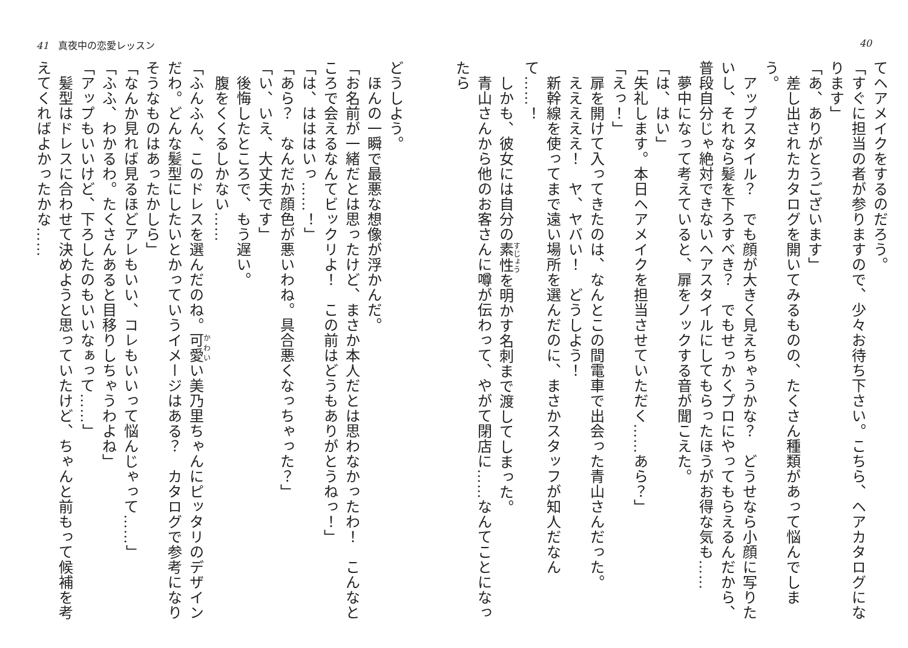41　真夜中の恋愛レッスン 40
てヘアメイクをするのだろう。
「すぐに担当の者が参りますので、少々お待ち下さい。こちら、ヘアカタログになります」
「あ、ありがとうございます」
　差し出されたカタログを開いてみるものの、たくさん種類があって悩んでしまう。
　アップスタイル？　でも顔が大きく見えちゃうかな？　どうせなら小顔に写りたいし、それなら髪を下ろすべき？　でもせっかくプロにやってもらえるんだから、普段自分じゃ絶対できないヘアスタイルにしてもらったほうがお得な気も……
　夢中になって考えていると、扉をノックする音が聞こえた。
「は、はい」
「失礼します。本日ヘアメイクを担当させていただく……あら？」
「えっ！」
　扉を開けて入ってきたのは、なんとこの間電車で出会った青山さんだった。
　えええええ！　ヤ、ヤバい！　どうしよう！
　新幹線を使ってまで遠い場所を選んだのに、まさかスタッフが知人だなんて……！
　しかも、彼女には自分の素性を明かす名刺まで渡してしまった。
　青山さんから他のお客さんに噂が伝わって、やがて閉店に……なんてことになったら
どうしよう。
　ほんの一瞬で最悪な想像が浮かんだ。
「お名前が一緒だとは思ったけど、まさか本人だとは思わなかったわ！　こんなところで会えるなんてビックリよ！　この前はどうもありがとうねっ！」
「は、はははいっ……！」
「あら？　なんだか顔色が悪いわね。具合悪くなっちゃった？」
「い、いえ、大丈夫です」
　後悔したところで、もう遅い。
　腹をくくるしかない……
「ふんふん、このドレスを選んだのね。可愛い美乃里ちゃんにピッタリのデザインだわ。どんな髪型にしたいとかっていうイメージはある？　カタログで参考になりそうなものはあったかしら」
「なんか見れば見るほどアレもいい、コレもいいって悩んじゃって……」
「ふふ、わかるわ。たくさんあると目移りしちゃうわよね」
「アップもいいけど、下ろしたのもいいなぁって……」
　髪型はドレスに合わせて決めようと思っていたけど、ちゃんと前もって候補を考えてくればよかったかな……